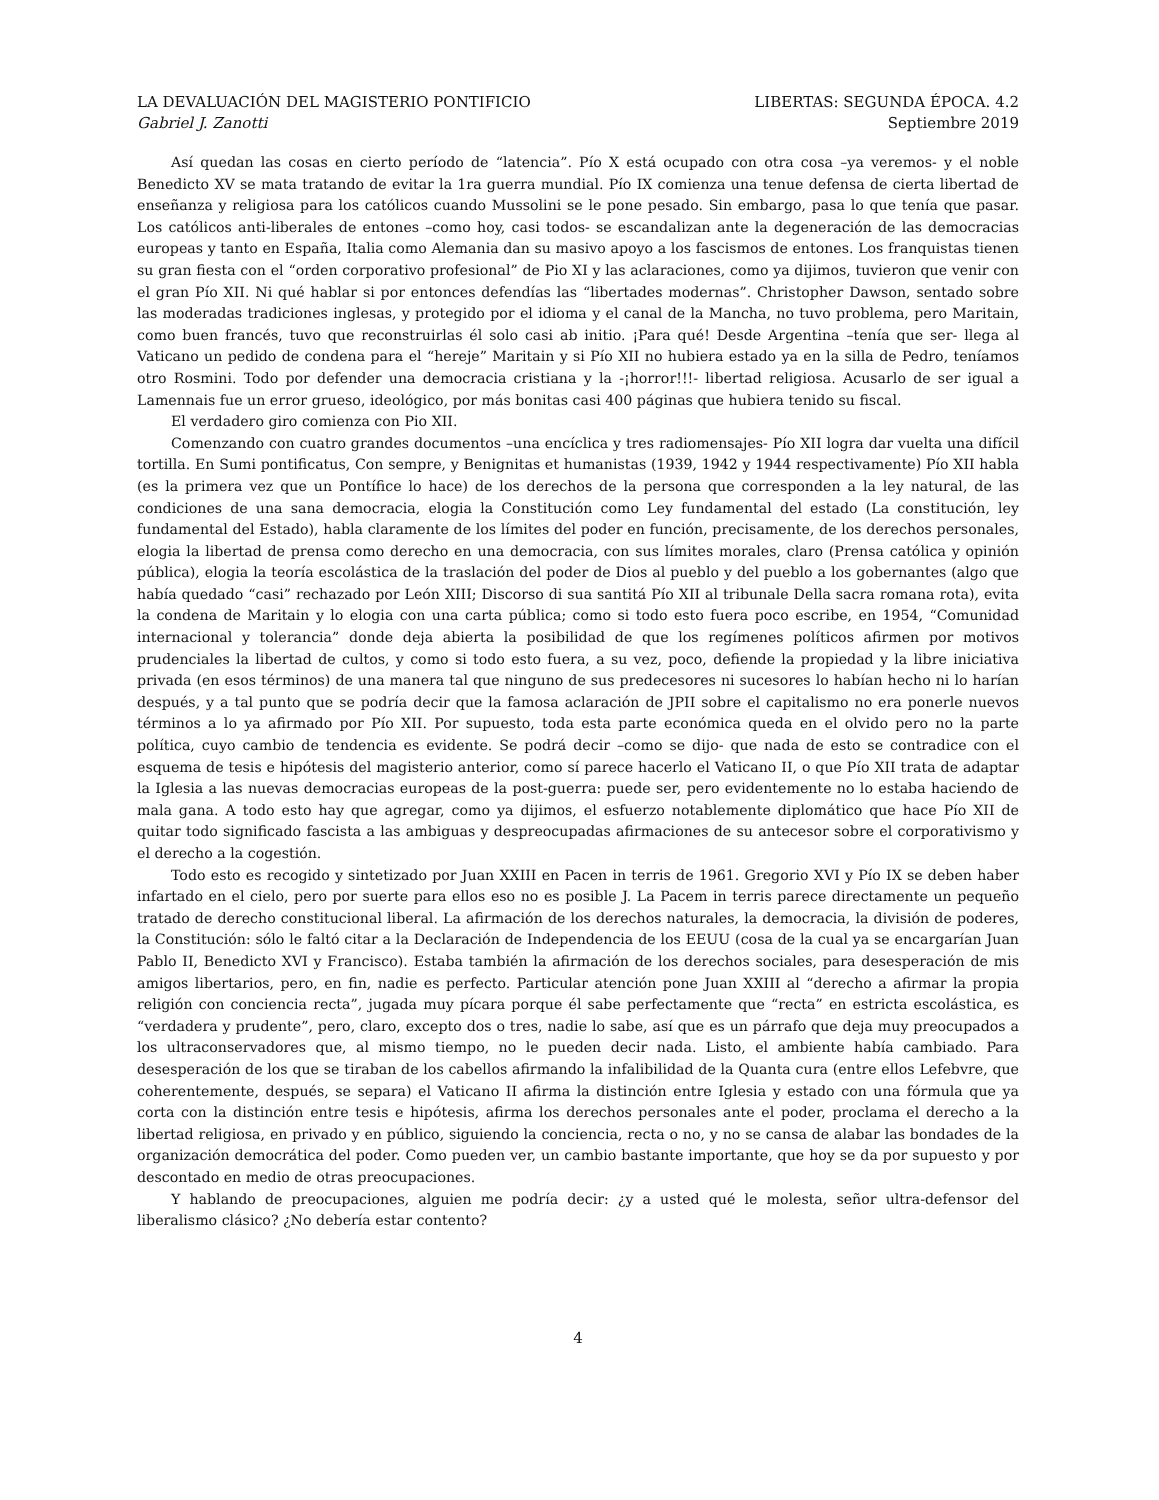LA DEVALUACIÓN DEL MAGISTERIO PONTIFICIO LIBERTAS: SEGUNDA ÉPOCA. 4.2
Gabriel J. Zanotti Septiembre 2019
Así quedan las cosas en cierto período de “latencia”. Pío X está ocupado con otra cosa –ya veremos- y el noble Benedicto XV se mata tratando de evitar la 1ra guerra mundial. Pío IX comienza una tenue defensa de cierta libertad de enseñanza y religiosa para los católicos cuando Mussolini se le pone pesado. Sin embargo, pasa lo que tenía que pasar. Los católicos anti-liberales de entones –como hoy, casi todos- se escandalizan ante la degeneración de las democracias europeas y tanto en España, Italia como Alemania dan su masivo apoyo a los fascismos de entones. Los franquistas tienen su gran fiesta con el “orden corporativo profesional” de Pio XI y las aclaraciones, como ya dijimos, tuvieron que venir con el gran Pío XII. Ni qué hablar si por entonces defendías las “libertades modernas”. Christopher Dawson, sentado sobre las moderadas tradiciones inglesas, y protegido por el idioma y el canal de la Mancha, no tuvo problema, pero Maritain, como buen francés, tuvo que reconstruirlas él solo casi ab initio. ¡Para qué! Desde Argentina –tenía que ser- llega al Vaticano un pedido de condena para el “hereje” Maritain y si Pío XII no hubiera estado ya en la silla de Pedro, teníamos otro Rosmini. Todo por defender una democracia cristiana y la -¡horror!!!- libertad religiosa. Acusarlo de ser igual a Lamennais fue un error grueso, ideológico, por más bonitas casi 400 páginas que hubiera tenido su fiscal.
El verdadero giro comienza con Pio XII.
Comenzando con cuatro grandes documentos –una encíclica y tres radiomensajes- Pío XII logra dar vuelta una difícil tortilla. En Sumi pontificatus, Con sempre, y Benignitas et humanistas (1939, 1942 y 1944 respectivamente) Pío XII habla (es la primera vez que un Pontífice lo hace) de los derechos de la persona que corresponden a la ley natural, de las condiciones de una sana democracia, elogia la Constitución como Ley fundamental del estado (La constitución, ley fundamental del Estado), habla claramente de los límites del poder en función, precisamente, de los derechos personales, elogia la libertad de prensa como derecho en una democracia, con sus límites morales, claro (Prensa católica y opinión pública), elogia la teoría escolástica de la traslación del poder de Dios al pueblo y del pueblo a los gobernantes (algo que había quedado “casi” rechazado por León XIII; Discorso di sua santitá Pío XII al tribunale Della sacra romana rota), evita la condena de Maritain y lo elogia con una carta pública; como si todo esto fuera poco escribe, en 1954, “Comunidad internacional y tolerancia” donde deja abierta la posibilidad de que los regímenes políticos afirmen por motivos prudenciales la libertad de cultos, y como si todo esto fuera, a su vez, poco, defiende la propiedad y la libre iniciativa privada (en esos términos) de una manera tal que ninguno de sus predecesores ni sucesores lo habían hecho ni lo harían después, y a tal punto que se podría decir que la famosa aclaración de JPII sobre el capitalismo no era ponerle nuevos términos a lo ya afirmado por Pío XII. Por supuesto, toda esta parte económica queda en el olvido pero no la parte política, cuyo cambio de tendencia es evidente. Se podrá decir –como se dijo- que nada de esto se contradice con el esquema de tesis e hipótesis del magisterio anterior, como sí parece hacerlo el Vaticano II, o que Pío XII trata de adaptar la Iglesia a las nuevas democracias europeas de la post-guerra: puede ser, pero evidentemente no lo estaba haciendo de mala gana. A todo esto hay que agregar, como ya dijimos, el esfuerzo notablemente diplomático que hace Pío XII de quitar todo significado fascista a las ambiguas y despreocupadas afirmaciones de su antecesor sobre el corporativismo y el derecho a la cogestión.
Todo esto es recogido y sintetizado por Juan XXIII en Pacen in terris de 1961. Gregorio XVI y Pío IX se deben haber infartado en el cielo, pero por suerte para ellos eso no es posible J. La Pacem in terris parece directamente un pequeño tratado de derecho constitucional liberal. La afirmación de los derechos naturales, la democracia, la división de poderes, la Constitución: sólo le faltó citar a la Declaración de Independencia de los EEUU (cosa de la cual ya se encargarían Juan Pablo II, Benedicto XVI y Francisco). Estaba también la afirmación de los derechos sociales, para desesperación de mis amigos libertarios, pero, en fin, nadie es perfecto. Particular atención pone Juan XXIII al “derecho a afirmar la propia religión con conciencia recta”, jugada muy pícara porque él sabe perfectamente que “recta” en estricta escolástica, es “verdadera y prudente”, pero, claro, excepto dos o tres, nadie lo sabe, así que es un párrafo que deja muy preocupados a los ultraconservadores que, al mismo tiempo, no le pueden decir nada. Listo, el ambiente había cambiado. Para desesperación de los que se tiraban de los cabellos afirmando la infalibilidad de la Quanta cura (entre ellos Lefebvre, que coherentemente, después, se separa) el Vaticano II afirma la distinción entre Iglesia y estado con una fórmula que ya corta con la distinción entre tesis e hipótesis, afirma los derechos personales ante el poder, proclama el derecho a la libertad religiosa, en privado y en público, siguiendo la conciencia, recta o no, y no se cansa de alabar las bondades de la organización democrática del poder. Como pueden ver, un cambio bastante importante, que hoy se da por supuesto y por descontado en medio de otras preocupaciones.
Y hablando de preocupaciones, alguien me podría decir: ¿y a usted qué le molesta, señor ultra-defensor del liberalismo clásico? ¿No debería estar contento?
4